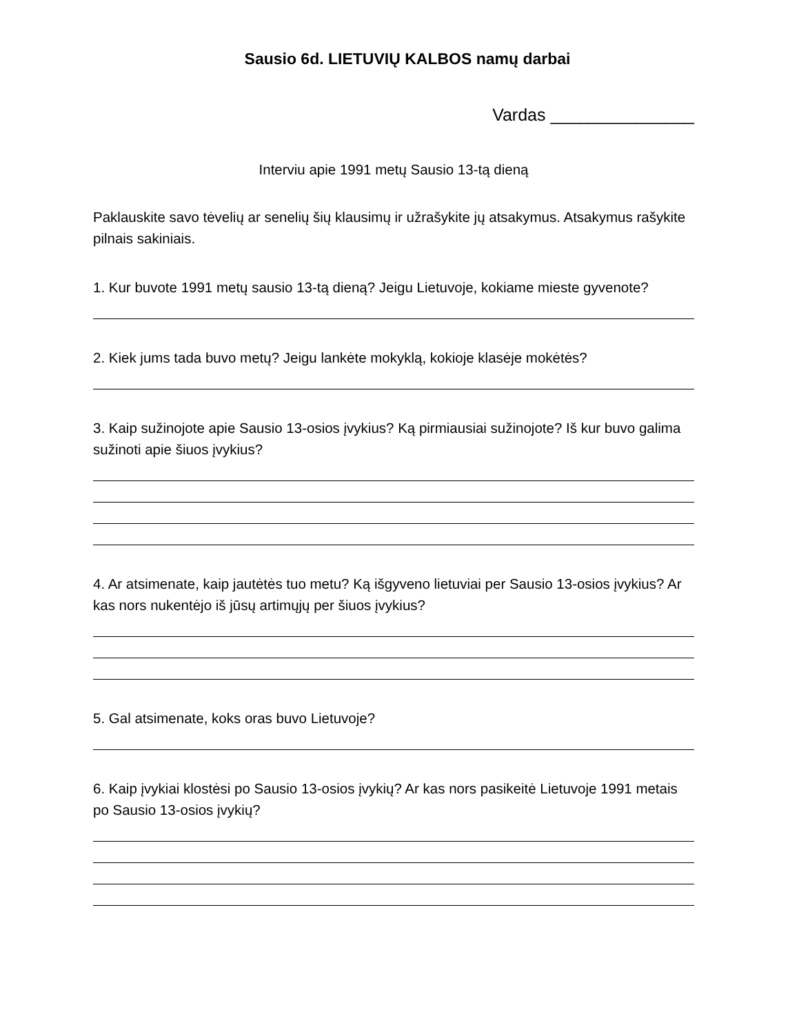Sausio 6d. LIETUVIŲ KALBOS namų darbai
Vardas _______________
Interviu apie 1991 metų Sausio 13-tą dieną
Paklauskite savo tėvelių ar senelių šių klausimų ir užrašykite jų atsakymus. Atsakymus rašykite pilnais sakiniais.
1. Kur buvote 1991 metų sausio 13-tą dieną? Jeigu Lietuvoje, kokiame mieste gyvenote?
2. Kiek jums tada buvo metų? Jeigu lankėte mokyklą, kokioje klasėje mokėtės?
3. Kaip sužinojote apie Sausio 13-osios įvykius? Ką pirmiausiai sužinojote? Iš kur buvo galima sužinoti apie šiuos įvykius?
4. Ar atsimenate, kaip jautėtės tuo metu? Ką išgyveno lietuviai per Sausio 13-osios įvykius? Ar kas nors nukentėjo iš jūsų artimųjų per šiuos įvykius?
5. Gal atsimenate, koks oras buvo Lietuvoje?
6. Kaip įvykiai klostėsi po Sausio 13-osios įvykių? Ar kas nors pasikeitė Lietuvoje 1991 metais po Sausio 13-osios įvykių?